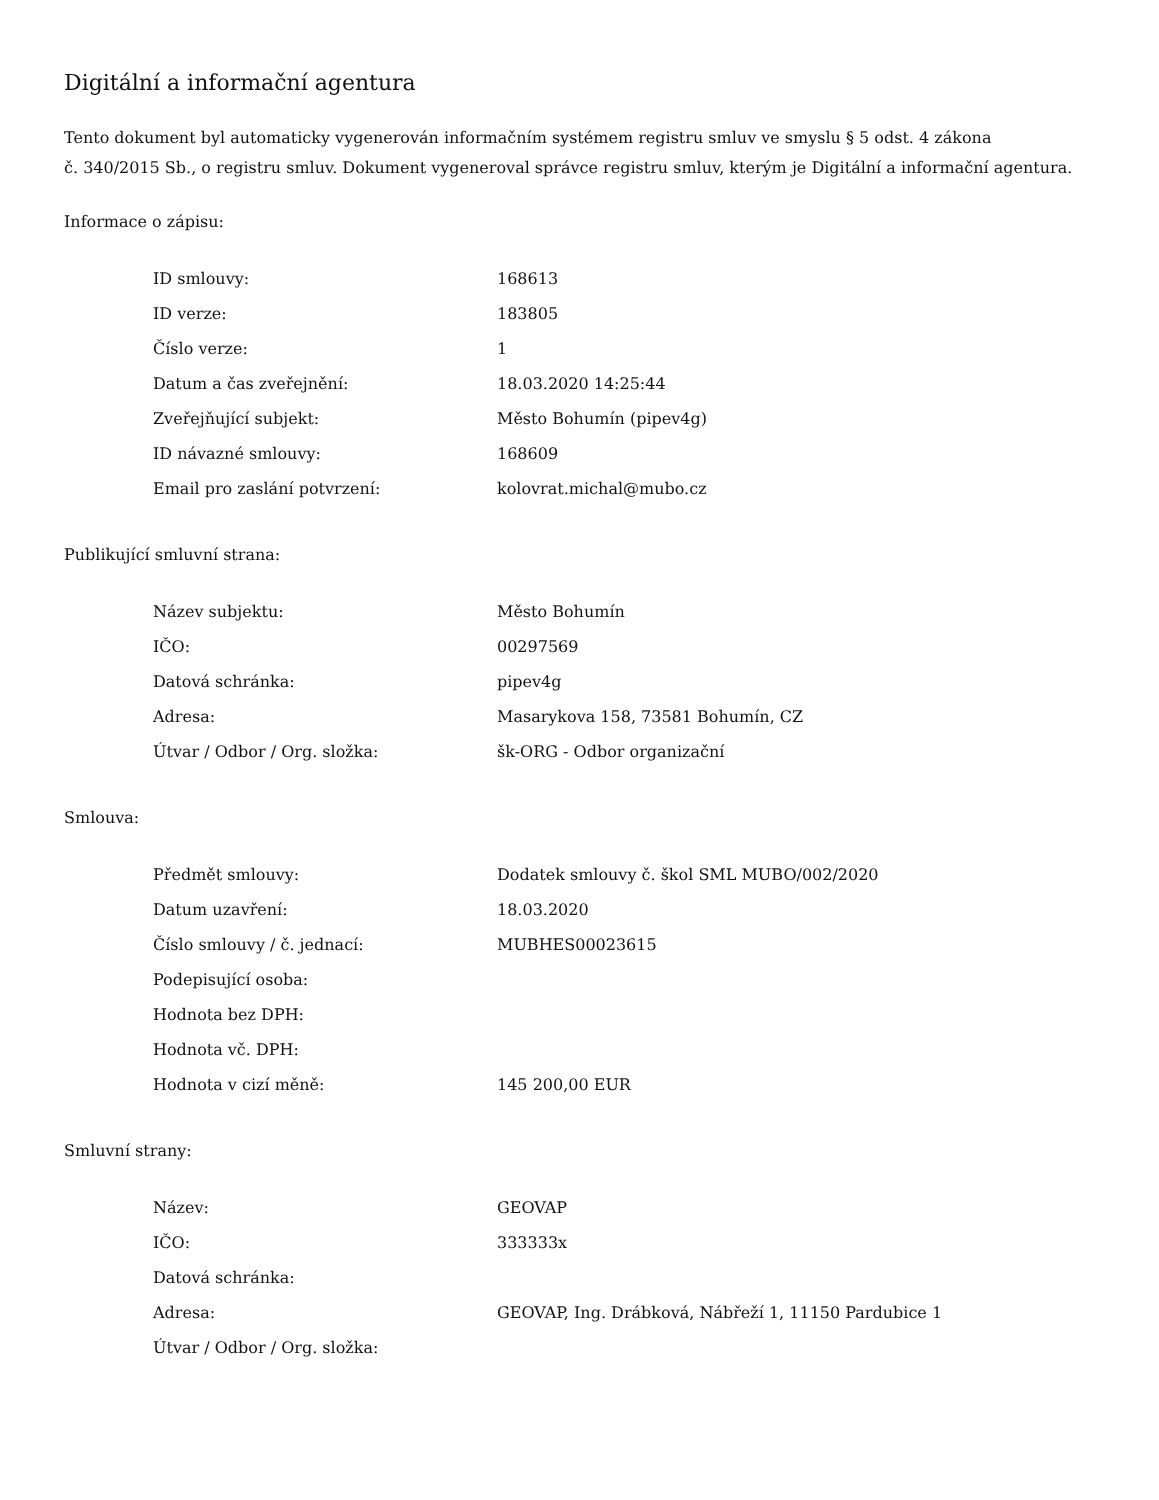Digitální a informační agentura
Tento dokument byl automaticky vygenerován informačním systémem registru smluv ve smyslu § 5 odst. 4 zákona
č. 340/2015 Sb., o registru smluv. Dokument vygeneroval správce registru smluv, kterým je Digitální a informační agentura.
Informace o zápisu:
| ID smlouvy: | 168613 |
| ID verze: | 183805 |
| Číslo verze: | 1 |
| Datum a čas zveřejnění: | 18.03.2020 14:25:44 |
| Zveřejňující subjekt: | Město Bohumín (pipev4g) |
| ID návazné smlouvy: | 168609 |
| Email pro zaslání potvrzení: | kolovrat.michal@mubo.cz |
Publikující smluvní strana:
| Název subjektu: | Město Bohumín |
| IČO: | 00297569 |
| Datová schránka: | pipev4g |
| Adresa: | Masarykova 158, 73581 Bohumín, CZ |
| Útvar / Odbor / Org. složka: | šk-ORG - Odbor organizační |
Smlouva:
| Předmět smlouvy: | Dodatek smlouvy č. škol SML MUBO/002/2020 |
| Datum uzavření: | 18.03.2020 |
| Číslo smlouvy / č. jednací: | MUBHES00023615 |
| Podepisující osoba: | |
| Hodnota bez DPH: | |
| Hodnota vč. DPH: | |
| Hodnota v cizí měně: | 145 200,00 EUR |
Smluvní strany:
| Název: | GEOVAP |
| IČO: | 333333x |
| Datová schránka: | |
| Adresa: | GEOVAP, Ing. Drábková, Nábřeží 1, 11150 Pardubice 1 |
| Útvar / Odbor / Org. složka: | |